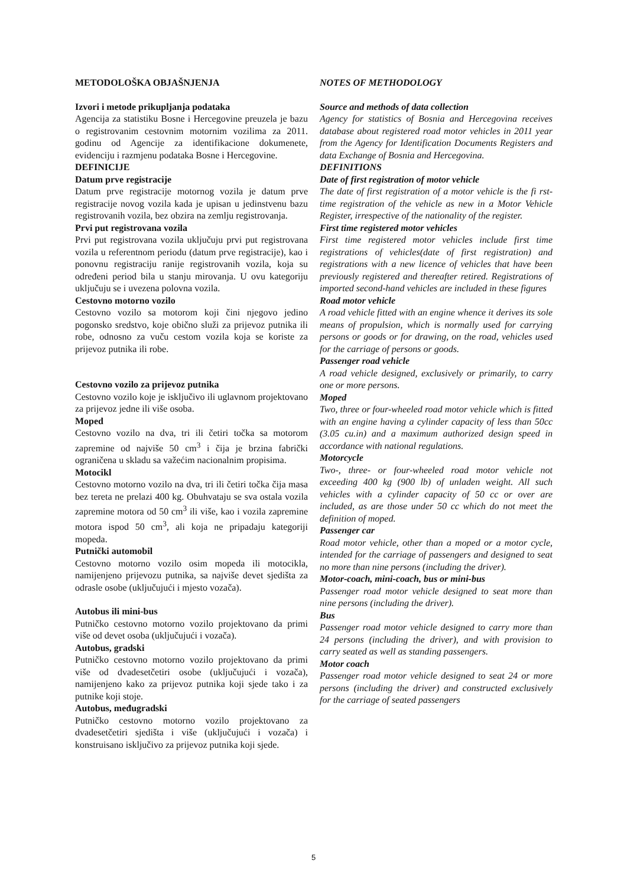METODOLOŠKA OBJAŠNJENJA
Izvori i metode prikupljanja podataka
Agencija za statistiku Bosne i Hercegovine preuzela je bazu o registrovanim cestovnim motornim vozilima za 2011. godinu od Agencije za identifikacione dokumenete, evidenciju i razmjenu podataka Bosne i Hercegovine.
DEFINICIJE
Datum prve registracije
Datum prve registracije motornog vozila je datum prve registracije novog vozila kada je upisan u jedinstvenu bazu registrovanih vozila, bez obzira na zemlju registrovanja.
Prvi put registrovana vozila
Prvi put registrovana vozila uključuju prvi put registrovana vozila u referentnom periodu (datum prve registracije), kao i ponovnu registraciju ranije registrovanih vozila, koja su određeni period bila u stanju mirovanja. U ovu kategoriju uključuju se i uvezena polovna vozila.
Cestovno motorno vozilo
Cestovno vozilo sa motorom koji čini njegovo jedino pogonsko sredstvo, koje obično služi za prijevoz putnika ili robe, odnosno za vuču cestom vozila koja se koriste za prijevoz putnika ili robe.
Cestovno vozilo za prijevoz putnika
Cestovno vozilo koje je isključivo ili uglavnom projektovano za prijevoz jedne ili više osoba.
Moped
Cestovno vozilo na dva, tri ili četiri točka sa motorom zapremine od najviše 50 cm<sup>3</sup> i čija je brzina fabrički ograničena u skladu sa važećim nacionalnim propisima.
Motocikl
Cestovno motorno vozilo na dva, tri ili četiri točka čija masa bez tereta ne prelazi 400 kg. Obuhvataju se sva ostala vozila zapremine motora od 50 cm<sup>3</sup> ili više, kao i vozila zapremine motora ispod 50 cm<sup>3</sup>, ali koja ne pripadaju kategoriji mopeda.
Putnički automobil
Cestovno motorno vozilo osim mopeda ili motocikla, namijenjeno prijevozu putnika, sa najviše devet sjedišta za odrasle osobe (uključujući i mjesto vozača).
Autobus ili mini-bus
Putničko cestovno motorno vozilo projektovano da primi više od devet osoba (uključujući i vozača).
Autobus, gradski
Putničko cestovno motorno vozilo projektovano da primi više od dvadesetčetiri osobe (uključujući i vozača), namijenjeno kako za prijevoz putnika koji sjede tako i za putnike koji stoje.
Autobus, međugradski
Putničko cestovno motorno vozilo projektovano za dvadesetčetiri sjedišta i više (uključujući i vozača) i konstruisano isključivo za prijevoz putnika koji sjede.
NOTES OF METHODOLOGY
Source and methods of data collection
Agency for statistics of Bosnia and Hercegovina receives database about registered road motor vehicles in 2011 year from the Agency for Identification Documents Registers and data Exchange of Bosnia and Hercegovina.
DEFINITIONS
Date of first registration of motor vehicle
The date of first registration of a motor vehicle is the fi rst-time registration of the vehicle as new in a Motor Vehicle Register, irrespective of the nationality of the register.
First time registered motor vehicles
First time registered motor vehicles include first time registrations of vehicles(date of first registration) and registrations with a new licence of vehicles that have been previously registered and thereafter retired. Registrations of imported second-hand vehicles are included in these figures
Road motor vehicle
A road vehicle fitted with an engine whence it derives its sole means of propulsion, which is normally used for carrying persons or goods or for drawing, on the road, vehicles used for the carriage of persons or goods.
Passenger road vehicle
A road vehicle designed, exclusively or primarily, to carry one or more persons.
Moped
Two, three or four-wheeled road motor vehicle which is fitted with an engine having a cylinder capacity of less than 50cc (3.05 cu.in) and a maximum authorized design speed in accordance with national regulations.
Motorcycle
Two-, three- or four-wheeled road motor vehicle not exceeding 400 kg (900 lb) of unladen weight. All such vehicles with a cylinder capacity of 50 cc or over are included, as are those under 50 cc which do not meet the definition of moped.
Passenger car
Road motor vehicle, other than a moped or a motor cycle, intended for the carriage of passengers and designed to seat no more than nine persons (including the driver).
Motor-coach, mini-coach, bus or mini-bus
Passenger road motor vehicle designed to seat more than nine persons (including the driver).
Bus
Passenger road motor vehicle designed to carry more than 24 persons (including the driver), and with provision to carry seated as well as standing passengers.
Motor coach
Passenger road motor vehicle designed to seat 24 or more persons (including the driver) and constructed exclusively for the carriage of seated passengers
5